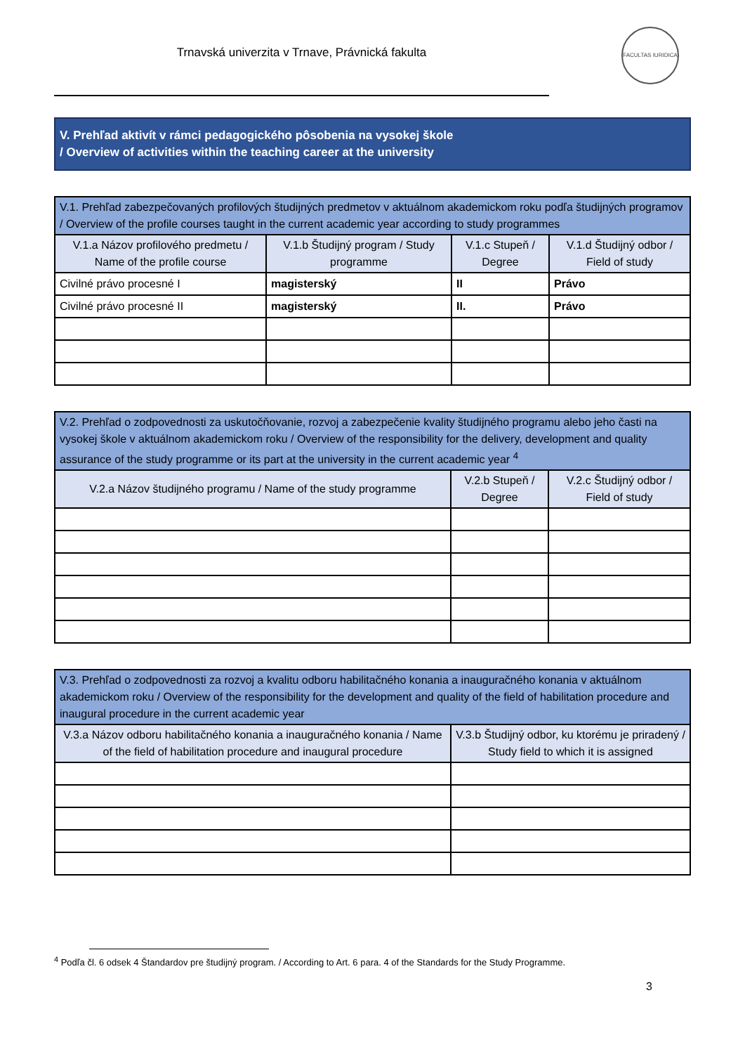Trnavská univerzita v Trnave, Právnická fakulta
FACULTAS IURIDICA
V. Prehľad aktivít v rámci pedagogického pôsobenia na vysokej škole
/ Overview of activities within the teaching career at the university
| V.1. Prehľad zabezpečovaných profilových študijných predmetov v aktuálnom akademickom roku podľa študijných programov / Overview of the profile courses taught in the current academic year according to study programmes | | | |
| --- | --- | --- | --- |
| V.1.a Názov profilového predmetu / Name of the profile course | V.1.b Študijný program / Study programme | V.1.c Stupeň / Degree | V.1.d Študijný odbor / Field of study |
| Civilné právo procesné I | magisterský | II | Právo |
| Civilné právo procesné II | magisterský | II. | Právo |
| V.2. Prehľad o zodpovednosti za uskutočňovanie, rozvoj a zabezpečenie kvality študijného programu alebo jeho časti na vysokej škole v aktuálnom akademickom roku / Overview of the responsibility for the delivery, development and quality assurance of the study programme or its part at the university in the current academic year <sup>4</sup> | | |
| --- | --- | --- |
| V.2.a Názov študijného programu / Name of the study programme | V.2.b Stupeň / Degree | V.2.c Študijný odbor / Field of study |
| V.3. Prehľad o zodpovednosti za rozvoj a kvalitu odboru habilitačného konania a inauguračného konania v aktuálnom akademickom roku / Overview of the responsibility for the development and quality of the field of habilitation procedure and inaugural procedure in the current academic year | |
| --- | --- |
| V.3.a Názov odboru habilitačného konania a inauguračného konania / Name of the field of habilitation procedure and inaugural procedure | V.3.b Študijný odbor, ku ktorému je priradený / Study field to which it is assigned |
<sup>4</sup> Podľa čl. 6 odsek 4 Štandardov pre študijný program. / According to Art. 6 para. 4 of the Standards for the Study Programme.
3